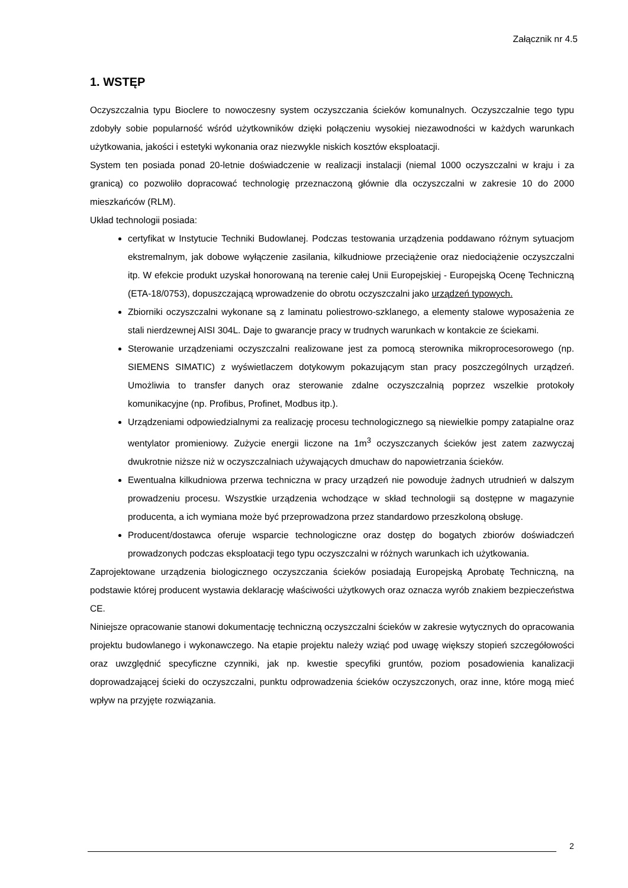Załącznik nr 4.5
1. WSTĘP
Oczyszczalnia typu Bioclere to nowoczesny system oczyszczania ścieków komunalnych. Oczyszczalnie tego typu zdobyły sobie popularność wśród użytkowników dzięki połączeniu wysokiej niezawodności w każdych warunkach użytkowania, jakości i estetyki wykonania oraz niezwykle niskich kosztów eksploatacji.
System ten posiada ponad 20-letnie doświadczenie w realizacji instalacji (niemal 1000 oczyszczalni w kraju i za granicą) co pozwoliło dopracować technologię przeznaczoną głównie dla oczyszczalni w zakresie 10 do 2000 mieszkańców (RLM).
Układ technologii posiada:
certyfikat w Instytucie Techniki Budowlanej. Podczas testowania urządzenia poddawano różnym sytuacjom ekstremalnym, jak dobowe wyłączenie zasilania, kilkudniowe przeciążenie oraz niedociążenie oczyszczalni itp. W efekcie produkt uzyskał honorowaną na terenie całej Unii Europejskiej - Europejską Ocenę Techniczną (ETA-18/0753), dopuszczającą wprowadzenie do obrotu oczyszczalni jako urządzeń typowych.
Zbiorniki oczyszczalni wykonane są z laminatu poliestrowo-szklanego, a elementy stalowe wyposażenia ze stali nierdzewnej AISI 304L. Daje to gwarancje pracy w trudnych warunkach w kontakcie ze ściekami.
Sterowanie urządzeniami oczyszczalni realizowane jest za pomocą sterownika mikroprocesorowego (np. SIEMENS SIMATIC) z wyświetlaczem dotykowym pokazującym stan pracy poszczególnych urządzeń. Umożliwia to transfer danych oraz sterowanie zdalne oczyszczalnią poprzez wszelkie protokoły komunikacyjne (np. Profibus, Profinet, Modbus itp.).
Urządzeniami odpowiedzialnymi za realizację procesu technologicznego są niewielkie pompy zatapialne oraz wentylator promieniowy. Zużycie energii liczone na 1m<sup>3</sup> oczyszczanych ścieków jest zatem zazwyczaj dwukrotnie niższe niż w oczyszczalniach używających dmuchaw do napowietrzania ścieków.
Ewentualna kilkudniowa przerwa techniczna w pracy urządzeń nie powoduje żadnych utrudnień w dalszym prowadzeniu procesu. Wszystkie urządzenia wchodzące w skład technologii są dostępne w magazynie producenta, a ich wymiana może być przeprowadzona przez standardowo przeszkoloną obsługę.
Producent/dostawca oferuje wsparcie technologiczne oraz dostęp do bogatych zbiorów doświadczeń prowadzonych podczas eksploatacji tego typu oczyszczalni w różnych warunkach ich użytkowania.
Zaprojektowane urządzenia biologicznego oczyszczania ścieków posiadają Europejską Aprobatę Techniczną, na podstawie której producent wystawia deklarację właściwości użytkowych oraz oznacza wyrób znakiem bezpieczeństwa CE.
Niniejsze opracowanie stanowi dokumentację techniczną oczyszczalni ścieków w zakresie wytycznych do opracowania projektu budowlanego i wykonawczego. Na etapie projektu należy wziąć pod uwagę większy stopień szczegółowości oraz uwzględnić specyficzne czynniki, jak np. kwestie specyfiki gruntów, poziom posadowienia kanalizacji doprowadzającej ścieki do oczyszczalni, punktu odprowadzenia ścieków oczyszczonych, oraz inne, które mogą mieć wpływ na przyjęte rozwiązania.
2